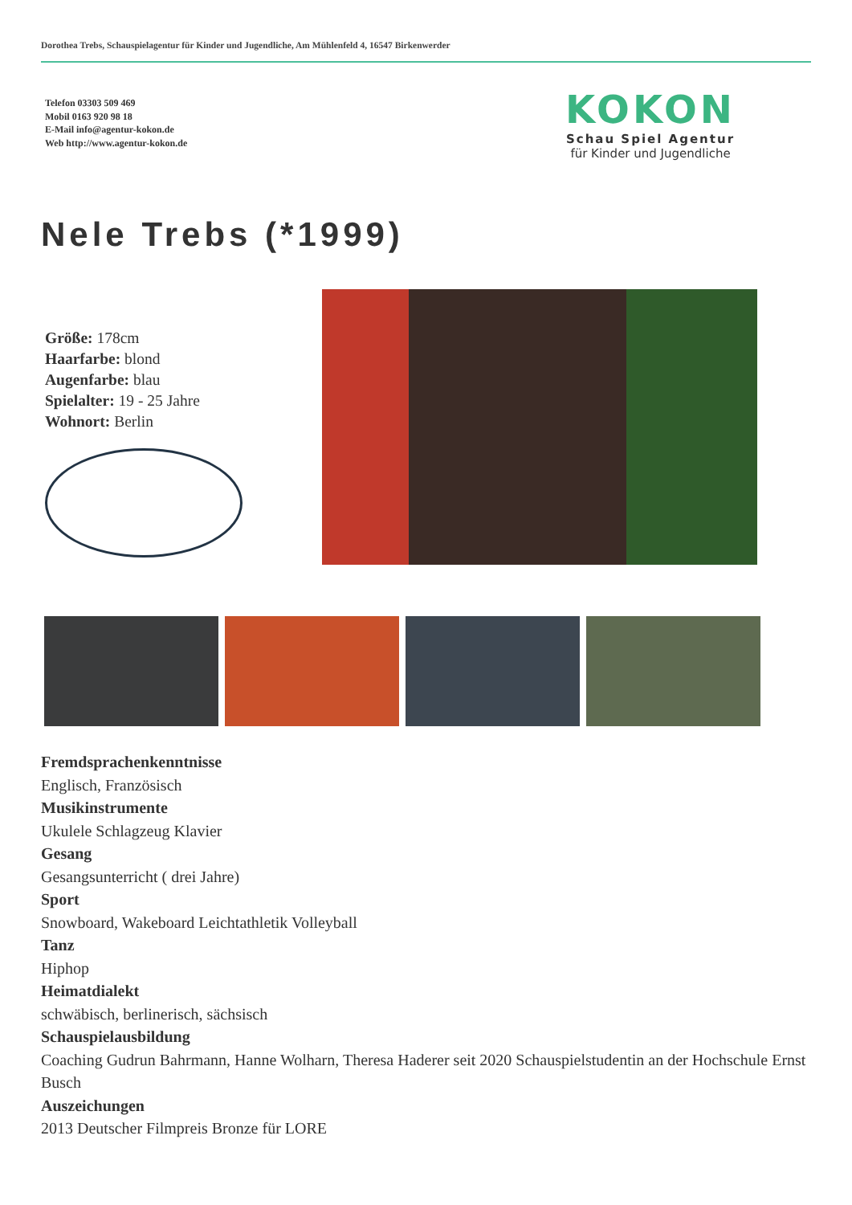Dorothea Trebs, Schauspielagentur für Kinder und Jugendliche, Am Mühlenfeld 4, 16547 Birkenwerder
Telefon 03303 509 469
Mobil 0163 920 98 18
E-Mail info@agentur-kokon.de
Web http://www.agentur-kokon.de
KOKON
Schau Spiel Agentur
für Kinder und Jugendliche
Nele Trebs (*1999)
Größe: 178cm
Haarfarbe: blond
Augenfarbe: blau
Spielalter: 19 - 25 Jahre
Wohnort: Berlin
Fremdsprachenkenntnisse
Englisch, Französisch
Musikinstrumente
Ukulele Schlagzeug Klavier
Gesang
Gesangsunterricht ( drei Jahre)
Sport
Snowboard, Wakeboard Leichtathletik Volleyball
Tanz
Hiphop
Heimatdialekt
schwäbisch, berlinerisch, sächsisch
Schauspielausbildung
Coaching Gudrun Bahrmann, Hanne Wolharn, Theresa Haderer seit 2020 Schauspielstudentin an der Hochschule Ernst Busch
Auszeichungen
2013 Deutscher Filmpreis Bronze für LORE